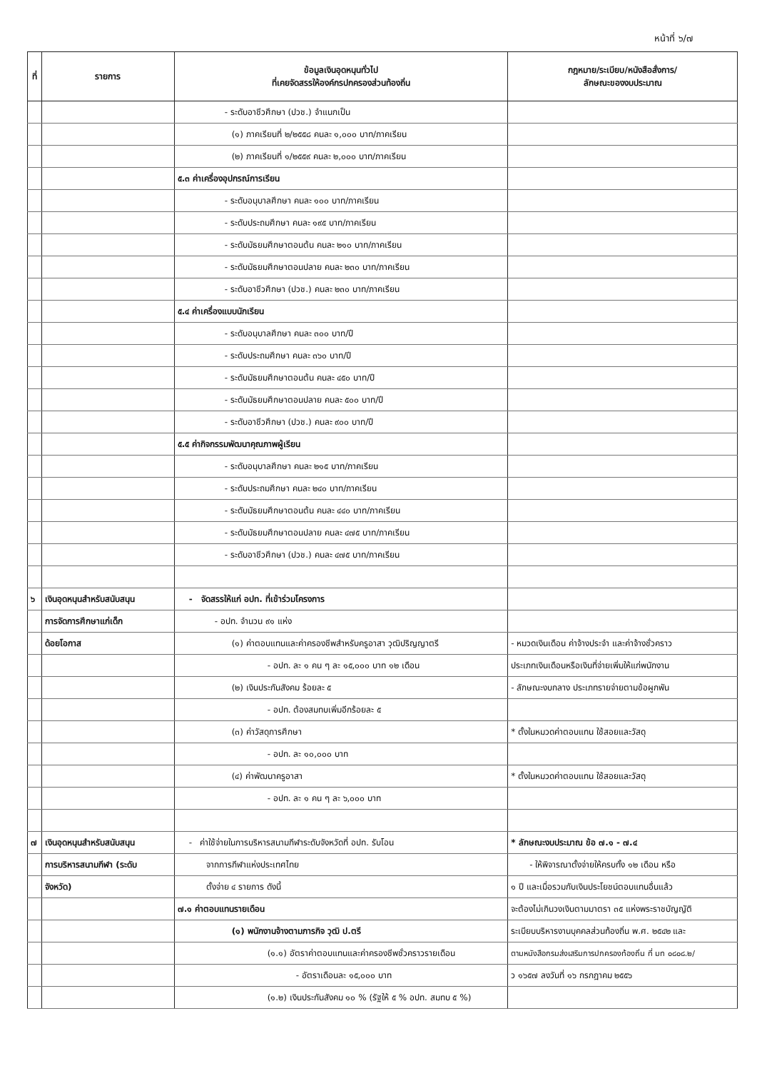หน้าที่ ๖/๗
| ที่ | รายการ | ข้อมูลเงินอุดหนุนทั่วไป ที่เคยจัดสรรให้องค์กรปกครองส่วนท้องถิ่น | กฎหมาย/ระเบียบ/หนังสือสั่งการ/ ลักษณะของงบประมาณ |
| --- | --- | --- | --- |
| | | - ระดับอาชีวศึกษา (ปวช.) จำแนกเป็น | |
| | | (๑) ภาคเรียนที่ ๒/๒๕๕๘ คนละ ๑,๐๐๐ บาท/ภาคเรียน | |
| | | (๒) ภาคเรียนที่ ๑/๒๕๕๙ คนละ ๒,๐๐๐ บาท/ภาคเรียน | |
| | | ๕.๓ ค่าเครื่องอุปกรณ์การเรียน | |
| | | - ระดับอนุบาลศึกษา คนละ ๑๐๐ บาท/ภาคเรียน | |
| | | - ระดับประถมศึกษา คนละ ๑๙๕ บาท/ภาคเรียน | |
| | | - ระดับมัธยมศึกษาตอนต้น คนละ ๒๑๐ บาท/ภาคเรียน | |
| | | - ระดับมัธยมศึกษาตอนปลาย คนละ ๒๓๐ บาท/ภาคเรียน | |
| | | - ระดับอาชีวศึกษา (ปวช.) คนละ ๒๓๐ บาท/ภาคเรียน | |
| | | ๕.๔ ค่าเครื่องแบบนักเรียน | |
| | | - ระดับอนุบาลศึกษา คนละ ๓๐๐ บาท/ปี | |
| | | - ระดับประถมศึกษา คนละ ๓๖๐ บาท/ปี | |
| | | - ระดับมัธยมศึกษาตอนต้น คนละ ๔๕๐ บาท/ปี | |
| | | - ระดับมัธยมศึกษาตอนปลาย คนละ ๕๐๐ บาท/ปี | |
| | | - ระดับอาชีวศึกษา (ปวช.) คนละ ๙๐๐ บาท/ปี | |
| | | ๕.๕ ค่ากิจกรรมพัฒนาคุณภาพผู้เรียน | |
| | | - ระดับอนุบาลศึกษา คนละ ๒๑๕ บาท/ภาคเรียน | |
| | | - ระดับประถมศึกษา คนละ ๒๔๐ บาท/ภาคเรียน | |
| | | - ระดับมัธยมศึกษาตอนต้น คนละ ๔๔๐ บาท/ภาคเรียน | |
| | | - ระดับมัธยมศึกษาตอนปลาย คนละ ๔๗๕ บาท/ภาคเรียน | |
| | | - ระดับอาชีวศึกษา (ปวช.) คนละ ๔๗๕ บาท/ภาคเรียน | |
| ๖ | เงินอุดหนุนสำหรับสนับสนุน | - จัดสรรให้แก่ อปท. ที่เข้าร่วมโครงการ | |
| | การจัดการศึกษาแก่เด็ก | - อปท. จำนวน ๙๑ แห่ง | |
| | ด้อยโอกาส | (๑) ค่าตอบแทนและค่าครองชีพสำหรับครูอาสา วุฒิปริญญาตรี | - หมวดเงินเดือน ค่าจ้างประจำ และค่าจ้างชั่วคราว |
| | | - อปท. ละ ๑ คน ๆ ละ ๑๕,๐๐๐ บาท ๑๒ เดือน | ประเภทเงินเดือนหรือเงินที่จ่ายเพิ่มให้แก่พนักงาน |
| | | (๒) เงินประกันสังคม ร้อยละ ๕ | - ลักษณะงบกลาง ประเภทรายจ่ายตามข้อผูกพัน |
| | | - อปท. ต้องสมทบเพิ่มอีกร้อยละ ๕ | |
| | | (๓) ค่าวัสดุการศึกษา | * ตั้งในหมวดค่าตอบแทน ใช้สอยและวัสดุ |
| | | - อปท. ละ ๑๐,๐๐๐ บาท | |
| | | (๔) ค่าพัฒนาครูอาสา | * ตั้งในหมวดค่าตอบแทน ใช้สอยและวัสดุ |
| | | - อปท. ละ ๑ คน ๆ ละ ๖,๐๐๐ บาท | |
| ๗ | เงินอุดหนุนสำหรับสนับสนุน | - ค่าใช้จ่ายในการบริหารสนามกีฬาระดับจังหวัดที่ อปท. รับโอน | * ลักษณะงบประมาณ ข้อ ๗.๑ - ๗.๔ |
| | การบริหารสนามกีฬา (ระดับ | จากการกีฬาแห่งประเทศไทย | - ให้พิจารณาตั้งจ่ายให้ครบทั้ง ๑๒ เดือน หรือ |
| | จังหวัด) | ตั้งจ่าย ๔ รายการ ดังนี้ | ๑ ปี และเมื่อรวมกับเงินประโยชน์ตอบแทนอื่นแล้ว |
| | | ๗.๑ ค่าตอบแทนรายเดือน | จะต้องไม่เกินวงเงินตามมาตรา ๓๕ แห่งพระราชบัญญัติ |
| | | (๑) พนักงานจ้างตามภารกิจ วุฒิ ป.ตรี | ระเบียบบริหารงานบุคคลส่วนท้องถิ่น พ.ศ. ๒๕๔๒ และ |
| | | (๑.๑) อัตราค่าตอบแทนและค่าครองชีพชั่วคราวรายเดือน | ตามหนังสือกรมส่งเสริมการปกครองท้องถิ่น ที่ มท ๐๘๐๘.๒/ |
| | | - อัตราเดือนละ ๑๕,๐๐๐ บาท | ว ๑๖๕๗ ลงวันที่ ๑๖ กรกฎาคม ๒๕๕๖ |
| | | (๑.๒) เงินประกันสังคม ๑๐ % (รัฐให้ ๕ % อปท. สมทบ ๕ %) | |